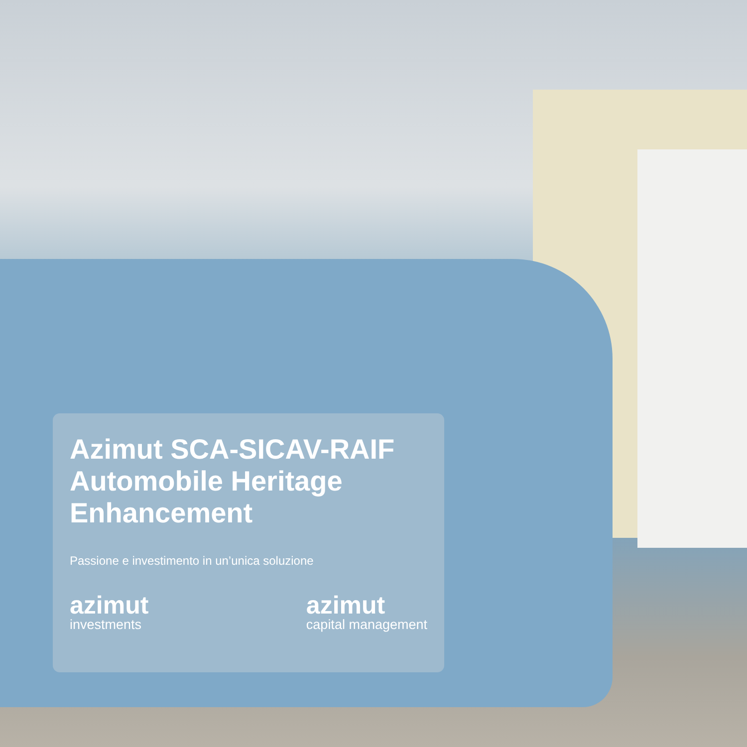Azimut SCA-SICAV-RAIF Automobile Heritage Enhancement
Passione e investimento in un’unica soluzione
azimut
investments
azimut
capital management